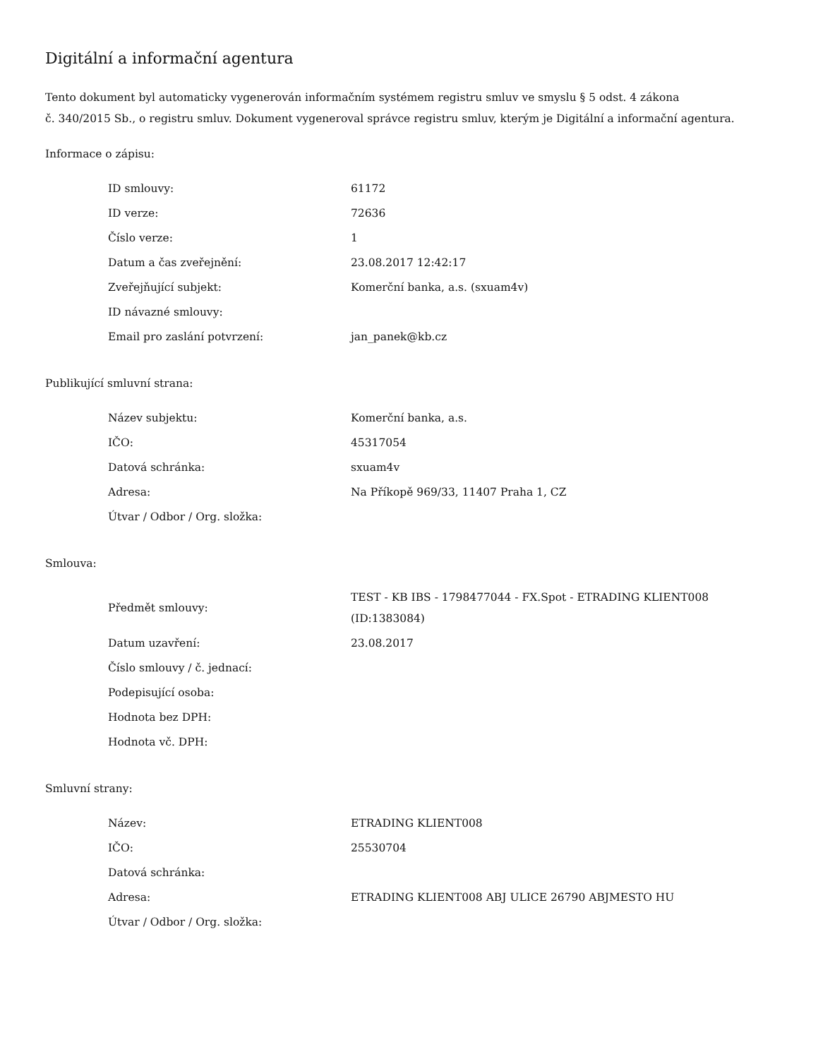Digitální a informační agentura
Tento dokument byl automaticky vygenerován informačním systémem registru smluv ve smyslu § 5 odst. 4 zákona
č. 340/2015 Sb., o registru smluv. Dokument vygeneroval správce registru smluv, kterým je Digitální a informační agentura.
Informace o zápisu:
| ID smlouvy: | 61172 |
| ID verze: | 72636 |
| Číslo verze: | 1 |
| Datum a čas zveřejnění: | 23.08.2017 12:42:17 |
| Zveřejňující subjekt: | Komerční banka, a.s. (sxuam4v) |
| ID návazné smlouvy: | |
| Email pro zaslání potvrzení: | jan_panek@kb.cz |
Publikující smluvní strana:
| Název subjektu: | Komerční banka, a.s. |
| IČO: | 45317054 |
| Datová schránka: | sxuam4v |
| Adresa: | Na Příkopě 969/33, 11407 Praha 1, CZ |
| Útvar / Odbor / Org. složka: | |
Smlouva:
| Předmět smlouvy: | TEST - KB IBS - 1798477044 - FX.Spot - ETRADING KLIENT008 (ID:1383084) |
| Datum uzavření: | 23.08.2017 |
| Číslo smlouvy / č. jednací: | |
| Podepisující osoba: | |
| Hodnota bez DPH: | |
| Hodnota vč. DPH: | |
Smluvní strany:
| Název: | ETRADING KLIENT008 |
| IČO: | 25530704 |
| Datová schránka: | |
| Adresa: | ETRADING KLIENT008 ABJ ULICE 26790 ABJMESTO HU |
| Útvar / Odbor / Org. složka: | |